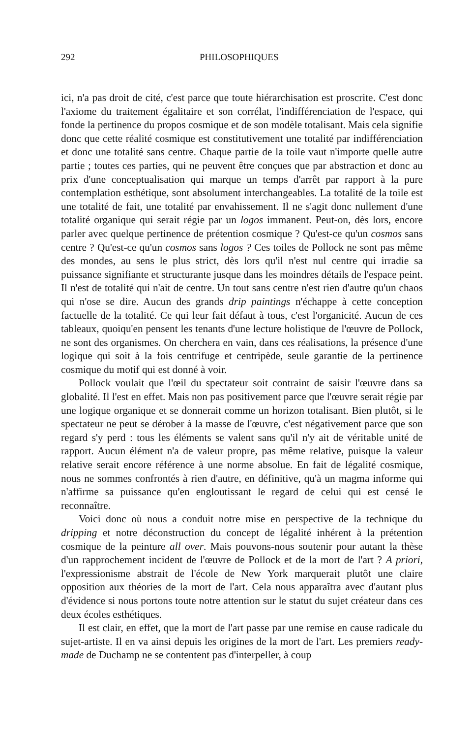292 PHILOSOPHIQUES
ici, n'a pas droit de cité, c'est parce que toute hiérarchisation est proscrite. C'est donc l'axiome du traitement égalitaire et son corrélat, l'indifférenciation de l'espace, qui fonde la pertinence du propos cosmique et de son modèle totalisant. Mais cela signifie donc que cette réalité cosmique est constitutivement une totalité par indifférenciation et donc une totalité sans centre. Chaque partie de la toile vaut n'importe quelle autre partie ; toutes ces parties, qui ne peuvent être conçues que par abstraction et donc au prix d'une conceptualisation qui marque un temps d'arrêt par rapport à la pure contemplation esthétique, sont absolument interchangeables. La totalité de la toile est une totalité de fait, une totalité par envahissement. Il ne s'agit donc nullement d'une totalité organique qui serait régie par un logos immanent. Peut-on, dès lors, encore parler avec quelque pertinence de prétention cosmique ? Qu'est-ce qu'un cosmos sans centre ? Qu'est-ce qu'un cosmos sans logos ? Ces toiles de Pollock ne sont pas même des mondes, au sens le plus strict, dès lors qu'il n'est nul centre qui irradie sa puissance signifiante et structurante jusque dans les moindres détails de l'espace peint. Il n'est de totalité qui n'ait de centre. Un tout sans centre n'est rien d'autre qu'un chaos qui n'ose se dire. Aucun des grands drip paintings n'échappe à cette conception factuelle de la totalité. Ce qui leur fait défaut à tous, c'est l'organicité. Aucun de ces tableaux, quoiqu'en pensent les tenants d'une lecture holistique de l'œuvre de Pollock, ne sont des organismes. On cherchera en vain, dans ces réalisations, la présence d'une logique qui soit à la fois centrifuge et centripède, seule garantie de la pertinence cosmique du motif qui est donné à voir.
Pollock voulait que l'œil du spectateur soit contraint de saisir l'œuvre dans sa globalité. Il l'est en effet. Mais non pas positivement parce que l'œuvre serait régie par une logique organique et se donnerait comme un horizon totalisant. Bien plutôt, si le spectateur ne peut se dérober à la masse de l'œuvre, c'est négativement parce que son regard s'y perd : tous les éléments se valent sans qu'il n'y ait de véritable unité de rapport. Aucun élément n'a de valeur propre, pas même relative, puisque la valeur relative serait encore référence à une norme absolue. En fait de légalité cosmique, nous ne sommes confrontés à rien d'autre, en définitive, qu'à un magma informe qui n'affirme sa puissance qu'en engloutissant le regard de celui qui est censé le reconnaître.
Voici donc où nous a conduit notre mise en perspective de la technique du dripping et notre déconstruction du concept de légalité inhérent à la prétention cosmique de la peinture all over. Mais pouvons-nous soutenir pour autant la thèse d'un rapprochement incident de l'œuvre de Pollock et de la mort de l'art ? A priori, l'expressionisme abstrait de l'école de New York marquerait plutôt une claire opposition aux théories de la mort de l'art. Cela nous apparaîtra avec d'autant plus d'évidence si nous portons toute notre attention sur le statut du sujet créateur dans ces deux écoles esthétiques.
Il est clair, en effet, que la mort de l'art passe par une remise en cause radicale du sujet-artiste. Il en va ainsi depuis les origines de la mort de l'art. Les premiers ready-made de Duchamp ne se contentent pas d'interpeller, à coup